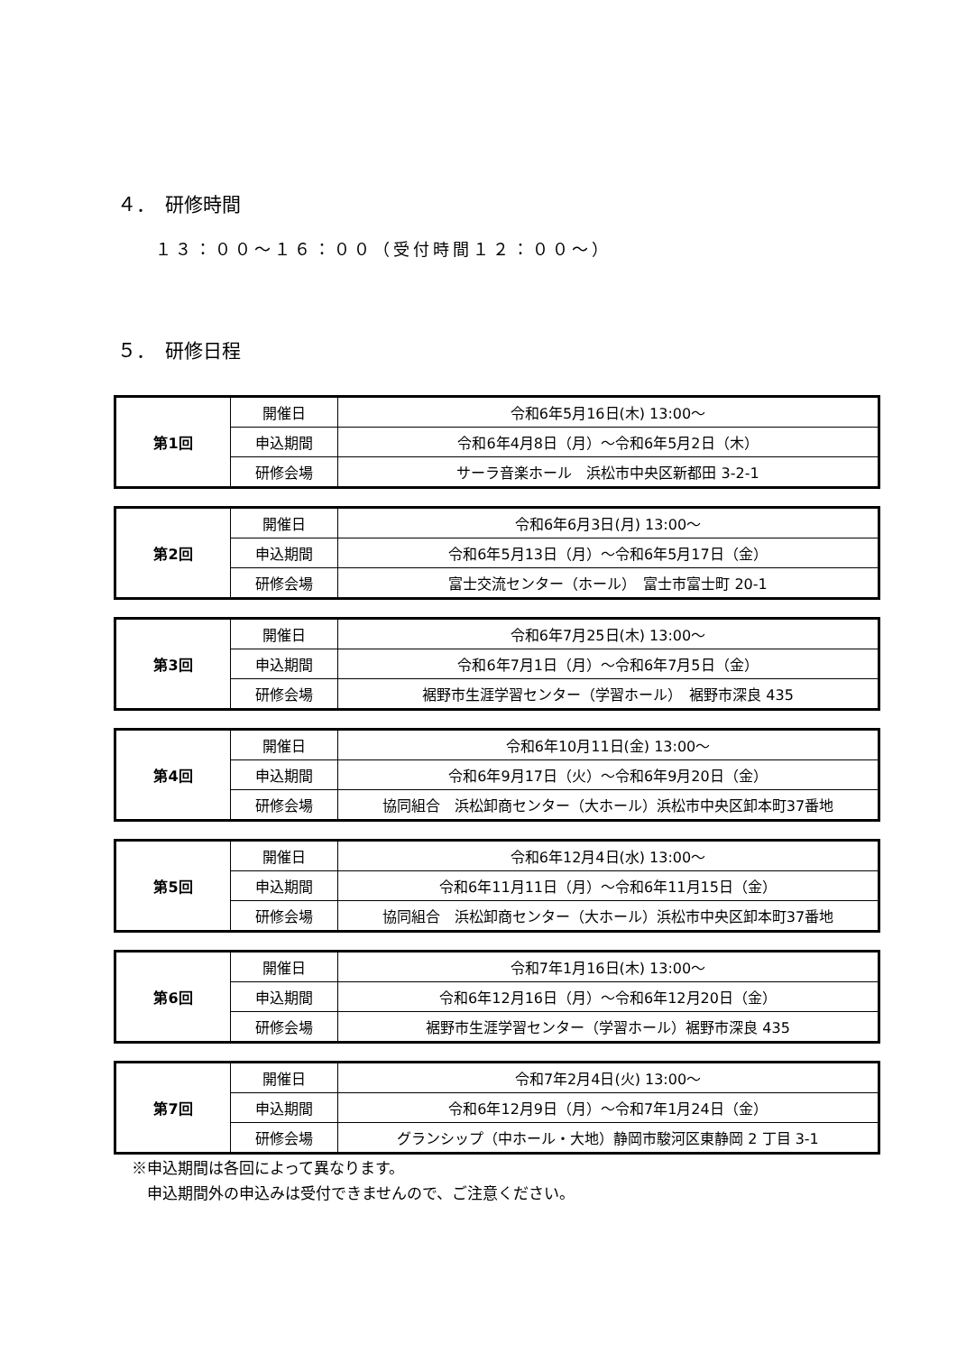４．　研修時間
１３：００～１６：００（受付時間１２：００～）
５．　研修日程
| 第1回 | 開催日 | 令和6年5月16日(木) 13:00～ |
| | 申込期間 | 令和6年4月8日（月）～令和6年5月2日（木） |
| | 研修会場 | サーラ音楽ホール 浜松市中央区新都田 3-2-1 |
| 第2回 | 開催日 | 令和6年6月3日(月) 13:00～ |
| | 申込期間 | 令和6年5月13日（月）～令和6年5月17日（金） |
| | 研修会場 | 富士交流センター（ホール） 富士市富士町 20-1 |
| 第3回 | 開催日 | 令和6年7月25日(木) 13:00～ |
| | 申込期間 | 令和6年7月1日（月）～令和6年7月5日（金） |
| | 研修会場 | 裾野市生涯学習センター（学習ホール） 裾野市深良 435 |
| 第4回 | 開催日 | 令和6年10月11日(金) 13:00～ |
| | 申込期間 | 令和6年9月17日（火）～令和6年9月20日（金） |
| | 研修会場 | 協同組合 浜松卸商センター（大ホール）浜松市中央区卸本町37番地 |
| 第5回 | 開催日 | 令和6年12月4日(水) 13:00～ |
| | 申込期間 | 令和6年11月11日（月）～令和6年11月15日（金） |
| | 研修会場 | 協同組合 浜松卸商センター（大ホール）浜松市中央区卸本町37番地 |
| 第6回 | 開催日 | 令和7年1月16日(木) 13:00～ |
| | 申込期間 | 令和6年12月16日（月）～令和6年12月20日（金） |
| | 研修会場 | 裾野市生涯学習センター（学習ホール）裾野市深良 435 |
| 第7回 | 開催日 | 令和7年2月4日(火) 13:00～ |
| | 申込期間 | 令和6年12月9日（月）～令和7年1月24日（金） |
| | 研修会場 | グランシップ（中ホール・大地）静岡市駿河区東静岡 2 丁目 3-1 |
※申込期間は各回によって異なります。
　申込期間外の申込みは受付できませんので、ご注意ください。